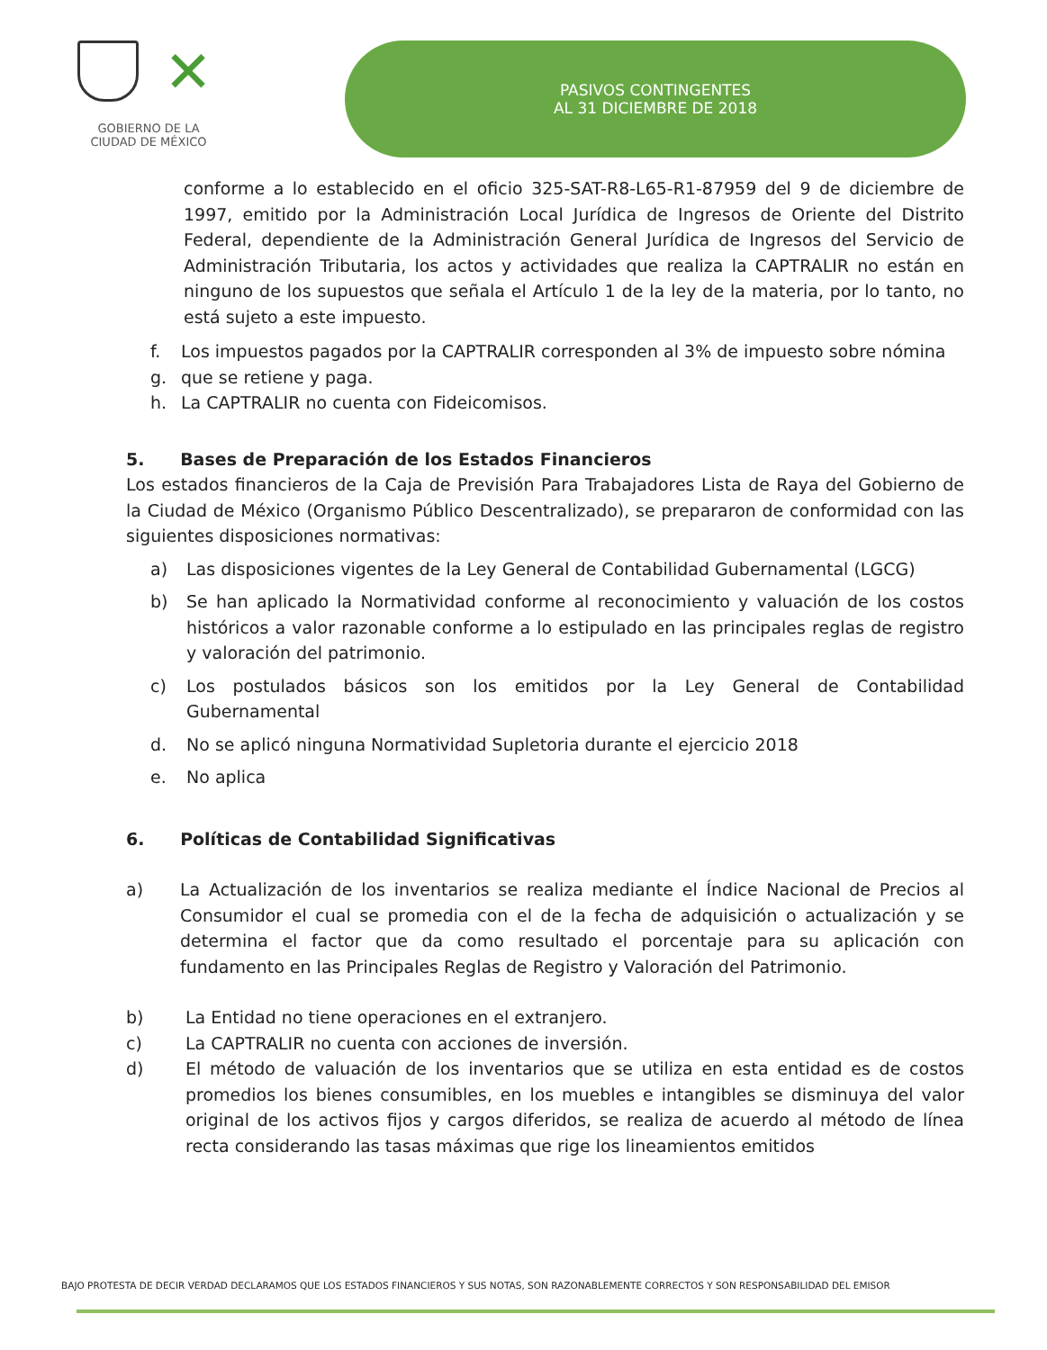✕
GOBIERNO DE LA
CIUDAD DE MÉXICO
PASIVOS CONTINGENTES
AL 31 DICIEMBRE DE 2018
conforme a lo establecido en el oficio 325-SAT-R8-L65-R1-87959 del 9 de diciembre de 1997, emitido por la Administración Local Jurídica de Ingresos de Oriente del Distrito Federal, dependiente de la Administración General Jurídica de Ingresos del Servicio de Administración Tributaria, los actos y actividades que realiza la CAPTRALIR no están en ninguno de los supuestos que señala el Artículo 1 de la ley de la materia, por lo tanto, no está sujeto a este impuesto.
f. Los impuestos pagados por la CAPTRALIR corresponden al 3% de impuesto sobre nómina
g. que se retiene y paga.
h. La CAPTRALIR no cuenta con Fideicomisos.
5. Bases de Preparación de los Estados Financieros
Los estados financieros de la Caja de Previsión Para Trabajadores Lista de Raya del Gobierno de la Ciudad de México (Organismo Público Descentralizado), se prepararon de conformidad con las siguientes disposiciones normativas:
a) Las disposiciones vigentes de la Ley General de Contabilidad Gubernamental (LGCG)
b) Se han aplicado la Normatividad conforme al reconocimiento y valuación de los costos históricos a valor razonable conforme a lo estipulado en las principales reglas de registro y valoración del patrimonio.
c) Los postulados básicos son los emitidos por la Ley General de Contabilidad Gubernamental
d. No se aplicó ninguna Normatividad Supletoria durante el ejercicio 2018
e. No aplica
6. Políticas de Contabilidad Significativas
a) La Actualización de los inventarios se realiza mediante el Índice Nacional de Precios al Consumidor el cual se promedia con el de la fecha de adquisición o actualización y se determina el factor que da como resultado el porcentaje para su aplicación con fundamento en las Principales Reglas de Registro y Valoración del Patrimonio.
b) La Entidad no tiene operaciones en el extranjero.
c) La CAPTRALIR no cuenta con acciones de inversión.
d) El método de valuación de los inventarios que se utiliza en esta entidad es de costos promedios los bienes consumibles, en los muebles e intangibles se disminuya del valor original de los activos fijos y cargos diferidos, se realiza de acuerdo al método de línea recta considerando las tasas máximas que rige los lineamientos emitidos
BAJO PROTESTA DE DECIR VERDAD DECLARAMOS QUE LOS ESTADOS FINANCIEROS Y SUS NOTAS, SON RAZONABLEMENTE CORRECTOS Y SON RESPONSABILIDAD DEL EMISOR